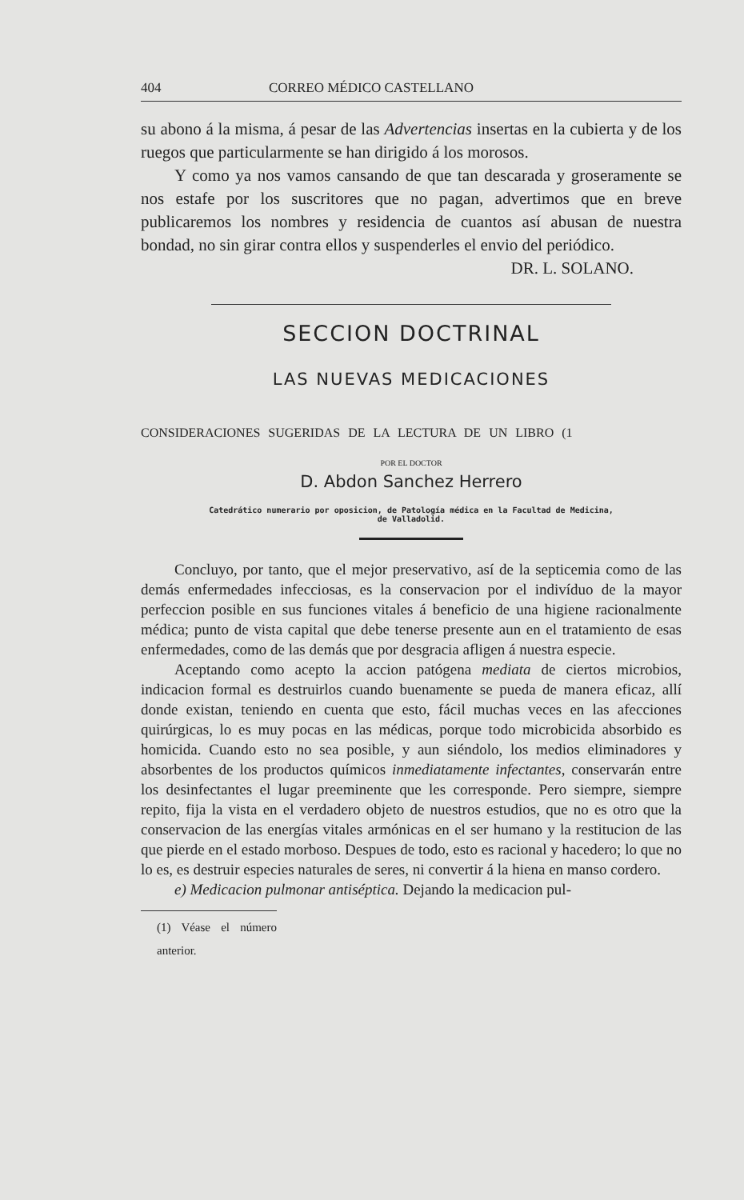404 CORREO MÉDICO CASTELLANO
su abono á la misma, á pesar de las Advertencias insertas en la cubierta y de los ruegos que particularmente se han dirigido á los morosos.
Y como ya nos vamos cansando de que tan descarada y groseramente se nos estafe por los suscritores que no pagan, advertimos que en breve publicaremos los nombres y residencia de cuantos así abusan de nuestra bondad, no sin girar contra ellos y suspenderles el envio del periódico.
DR. L. SOLANO.
SECCION DOCTRINAL
LAS NUEVAS MEDICACIONES
CONSIDERACIONES SUGERIDAS DE LA LECTURA DE UN LIBRO (1
POR EL DOCTOR
D. Abdon Sanchez Herrero
Catedrático numerario por oposicion, de Patología médica en la Facultad de Medicina,
de Valladolid.
Concluyo, por tanto, que el mejor preservativo, así de la septicemia como de las demás enfermedades infecciosas, es la conservacion por el indivíduo de la mayor perfeccion posible en sus funciones vitales á beneficio de una higiene racionalmente médica; punto de vista capital que debe tenerse presente aun en el tratamiento de esas enfermedades, como de las demás que por desgracia afligen á nuestra especie.
Aceptando como acepto la accion patógena mediata de ciertos microbios, indicacion formal es destruirlos cuando buenamente se pueda de manera eficaz, allí donde existan, teniendo en cuenta que esto, fácil muchas veces en las afecciones quirúrgicas, lo es muy pocas en las médicas, porque todo microbicida absorbido es homicida. Cuando esto no sea posible, y aun siéndolo, los medios eliminadores y absorbentes de los productos químicos inmediatamente infectantes, conservarán entre los desinfectantes el lugar preeminente que les corresponde. Pero siempre, siempre repito, fija la vista en el verdadero objeto de nuestros estudios, que no es otro que la conservacion de las energías vitales armónicas en el ser humano y la restitucion de las que pierde en el estado morboso. Despues de todo, esto es racional y hacedero; lo que no lo es, es destruir especies naturales de seres, ni convertir á la hiena en manso cordero.
e) Medicacion pulmonar antiséptica. Dejando la medicacion pul-
(1) Véase el número anterior.